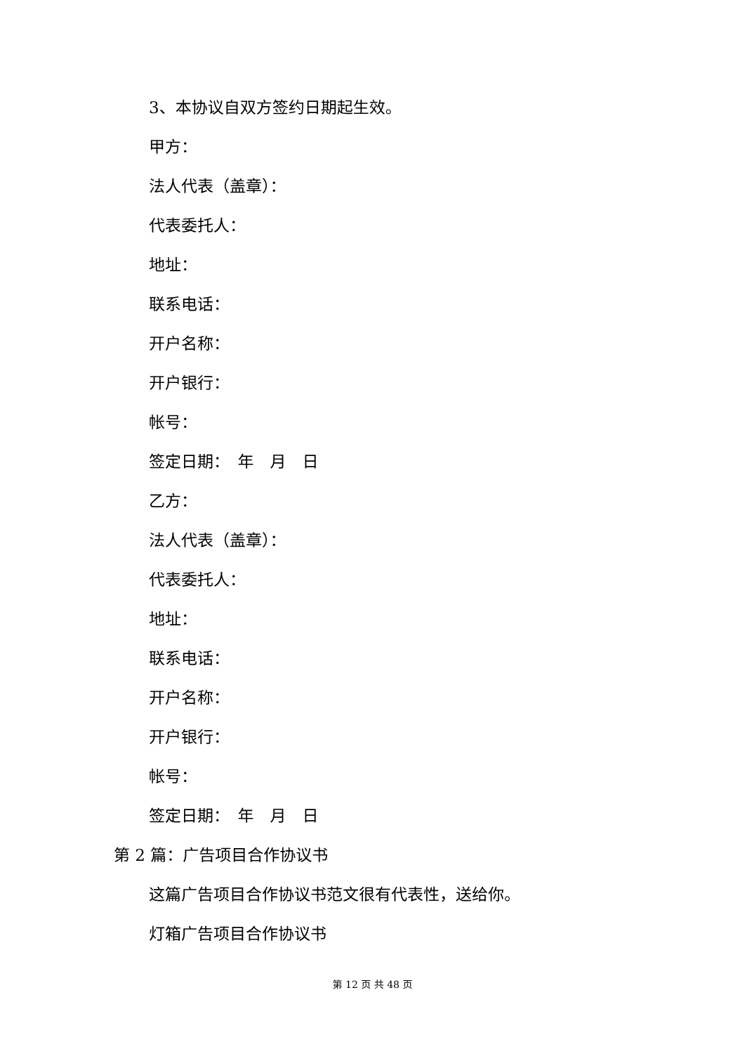3、本协议自双方签约日期起生效。
甲方：
法人代表（盖章）：
代表委托人：
地址：
联系电话：
开户名称：
开户银行：
帐号：
签定日期：　年　月　日
乙方：
法人代表（盖章）：
代表委托人：
地址：
联系电话：
开户名称：
开户银行：
帐号：
签定日期：　年　月　日
第 2 篇：广告项目合作协议书
这篇广告项目合作协议书范文很有代表性，送给你。
灯箱广告项目合作协议书
第 12 页 共 48 页